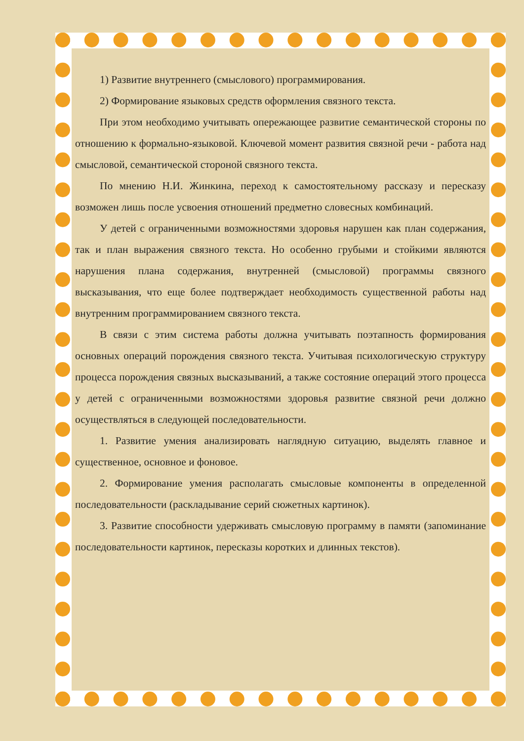1) Развитие внутреннего (смыслового) программирования.
2) Формирование языковых средств оформления связного текста.
При этом необходимо учитывать опережающее развитие семантической стороны по отношению к формально-языковой. Ключевой момент развития связной речи - работа над смысловой, семантической стороной связного текста.
По мнению Н.И. Жинкина, переход к самостоятельному рассказу и пересказу возможен лишь после усвоения отношений предметно словесных комбинаций.
У детей с ограниченными возможностями здоровья нарушен как план содержания, так и план выражения связного текста. Но особенно грубыми и стойкими являются нарушения плана содержания, внутренней (смысловой) программы связного высказывания, что еще более подтверждает необходимость существенной работы над внутренним программированием связного текста.
В связи с этим система работы должна учитывать поэтапность формирования основных операций порождения связного текста. Учитывая психологическую структуру процесса порождения связных высказываний, а также состояние операций этого процесса у детей с ограниченными возможностями здоровья развитие связной речи должно осуществляться в следующей последовательности.
1. Развитие умения анализировать наглядную ситуацию, выделять главное и существенное, основное и фоновое.
2. Формирование умения располагать смысловые компоненты в определенной последовательности (раскладывание серий сюжетных картинок).
3. Развитие способности удерживать смысловую программу в памяти (запоминание последовательности картинок, пересказы коротких и длинных текстов).